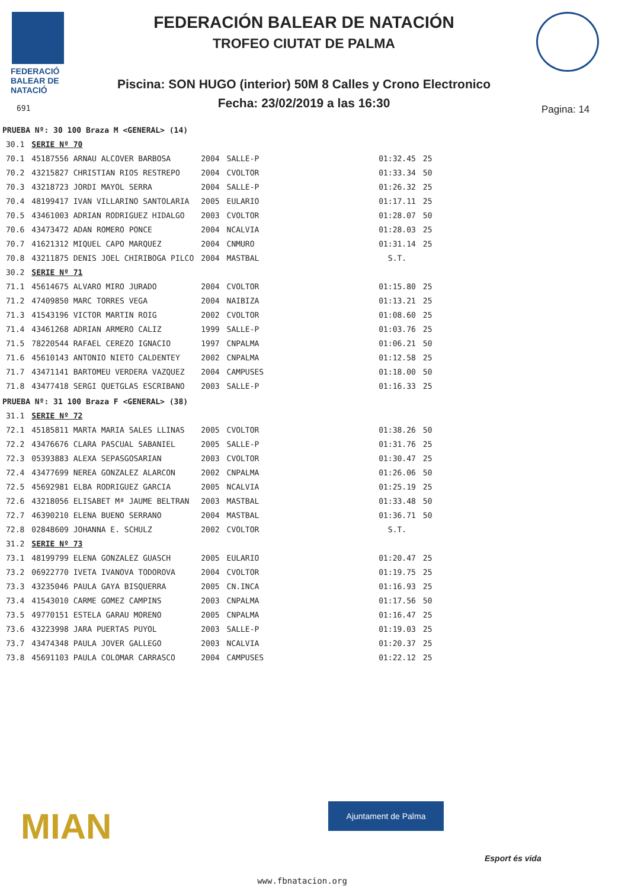FEDERACIÓ
BALEAR DE
NATACIÓ
FEDERACIÓN BALEAR DE NATACIÓN
TROFEO CIUTAT DE PALMA
Piscina: SON HUGO (interior) 50M 8 Calles y Crono Electronico
Fecha: 23/02/2019 a las 16:30 691 Pagina: 14
| PRUEBA Nº: 30 100 Braza M <GENERAL> (14) | | | | | | |
| 30.1 | SERIE Nº 70 | | | | | |
| 70.1 | 45187556 ARNAU ALCOVER BARBOSA | 2004 | SALLE-P | | 01:32.45 | 25 |
| 70.2 | 43215827 CHRISTIAN RIOS RESTREPO | 2004 | CVOLTOR | | 01:33.34 | 50 |
| 70.3 | 43218723 JORDI MAYOL SERRA | 2004 | SALLE-P | | 01:26.32 | 25 |
| 70.4 | 48199417 IVAN VILLARINO SANTOLARIA | 2005 | EULARIO | | 01:17.11 | 25 |
| 70.5 | 43461003 ADRIAN RODRIGUEZ HIDALGO | 2003 | CVOLTOR | | 01:28.07 | 50 |
| 70.6 | 43473472 ADAN ROMERO PONCE | 2004 | NCALVIA | | 01:28.03 | 25 |
| 70.7 | 41621312 MIQUEL CAPO MARQUEZ | 2004 | CNMURO | | 01:31.14 | 25 |
| 70.8 | 43211875 DENIS JOEL CHIRIBOGA PILCO | 2004 | MASTBAL | | S.T. | |
| 30.2 | SERIE Nº 71 | | | | | |
| 71.1 | 45614675 ALVARO MIRO JURADO | 2004 | CVOLTOR | | 01:15.80 | 25 |
| 71.2 | 47409850 MARC TORRES VEGA | 2004 | NAIBIZA | | 01:13.21 | 25 |
| 71.3 | 41543196 VICTOR MARTIN ROIG | 2002 | CVOLTOR | | 01:08.60 | 25 |
| 71.4 | 43461268 ADRIAN ARMERO CALIZ | 1999 | SALLE-P | | 01:03.76 | 25 |
| 71.5 | 78220544 RAFAEL CEREZO IGNACIO | 1997 | CNPALMA | | 01:06.21 | 50 |
| 71.6 | 45610143 ANTONIO NIETO CALDENTEY | 2002 | CNPALMA | | 01:12.58 | 25 |
| 71.7 | 43471141 BARTOMEU VERDERA VAZQUEZ | 2004 | CAMPUSES | | 01:18.00 | 50 |
| 71.8 | 43477418 SERGI QUETGLAS ESCRIBANO | 2003 | SALLE-P | | 01:16.33 | 25 |
| PRUEBA Nº: 31 100 Braza F <GENERAL> (38) | | | | | | |
| 31.1 | SERIE Nº 72 | | | | | |
| 72.1 | 45185811 MARTA MARIA SALES LLINAS | 2005 | CVOLTOR | | 01:38.26 | 50 |
| 72.2 | 43476676 CLARA PASCUAL SABANIEL | 2005 | SALLE-P | | 01:31.76 | 25 |
| 72.3 | 05393883 ALEXA SEPASGOSARIAN | 2003 | CVOLTOR | | 01:30.47 | 25 |
| 72.4 | 43477699 NEREA GONZALEZ ALARCON | 2002 | CNPALMA | | 01:26.06 | 50 |
| 72.5 | 45692981 ELBA RODRIGUEZ GARCIA | 2005 | NCALVIA | | 01:25.19 | 25 |
| 72.6 | 43218056 ELISABET Mª JAUME BELTRAN | 2003 | MASTBAL | | 01:33.48 | 50 |
| 72.7 | 46390210 ELENA BUENO SERRANO | 2004 | MASTBAL | | 01:36.71 | 50 |
| 72.8 | 02848609 JOHANNA E. SCHULZ | 2002 | CVOLTOR | | S.T. | |
| 31.2 | SERIE Nº 73 | | | | | |
| 73.1 | 48199799 ELENA GONZALEZ GUASCH | 2005 | EULARIO | | 01:20.47 | 25 |
| 73.2 | 06922770 IVETA IVANOVA TODOROVA | 2004 | CVOLTOR | | 01:19.75 | 25 |
| 73.3 | 43235046 PAULA GAYA BISQUERRA | 2005 | CN.INCA | | 01:16.93 | 25 |
| 73.4 | 41543010 CARME GOMEZ CAMPINS | 2003 | CNPALMA | | 01:17.56 | 50 |
| 73.5 | 49770151 ESTELA GARAU MORENO | 2005 | CNPALMA | | 01:16.47 | 25 |
| 73.6 | 43223998 JARA PUERTAS PUYOL | 2003 | SALLE-P | | 01:19.03 | 25 |
| 73.7 | 43474348 PAULA JOVER GALLEGO | 2003 | NCALVIA | | 01:20.37 | 25 |
| 73.8 | 45691103 PAULA COLOMAR CARRASCO | 2004 | CAMPUSES | | 01:22.12 | 25 |
MIAN Ajuntament de Palma
Esport és vida
www.fbnatacion.org